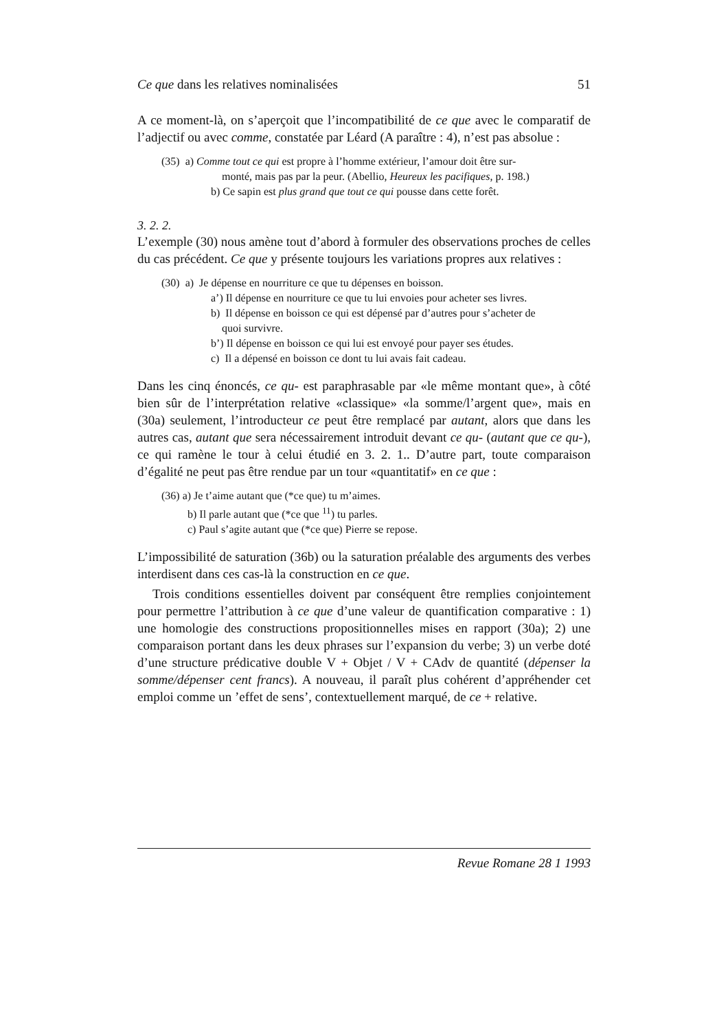Ce que dans les relatives nominalisées 51
A ce moment-là, on s’aperçoit que l’incompatibilité de ce que avec le comparatif de l’adjectif ou avec comme, constatée par Léard (A paraître : 4), n’est pas absolue :
(35) a) Comme tout ce qui est propre à l’homme extérieur, l’amour doit être sur-
monté, mais pas par la peur. (Abellio, Heureux les pacifiques, p. 198.)
b) Ce sapin est plus grand que tout ce qui pousse dans cette forêt.
3. 2. 2.
L’exemple (30) nous amène tout d’abord à formuler des observations proches de celles du cas précédent. Ce que y présente toujours les variations propres aux relatives :
(30) a) Je dépense en nourriture ce que tu dépenses en boisson.
a’) Il dépense en nourriture ce que tu lui envoies pour acheter ses livres.
b) Il dépense en boisson ce qui est dépensé par d’autres pour s’acheter de
quoi survivre.
b’) Il dépense en boisson ce qui lui est envoyé pour payer ses études.
c) Il a dépensé en boisson ce dont tu lui avais fait cadeau.
Dans les cinq énoncés, ce qu- est paraphrasable par «le même montant que», à côté bien sûr de l’interprétation relative «classique» «la somme/l’argent que», mais en (30a) seulement, l’introducteur ce peut être remplacé par autant, alors que dans les autres cas, autant que sera nécessairement introduit devant ce qu- (autant que ce qu-), ce qui ramène le tour à celui étudié en 3. 2. 1.. D’autre part, toute comparaison d’égalité ne peut pas être rendue par un tour «quantitatif» en ce que :
(36) a) Je t’aime autant que (*ce que) tu m’aimes.
b) Il parle autant que (*ce que <sup>11</sup>) tu parles.
c) Paul s’agite autant que (*ce que) Pierre se repose.
L’impossibilité de saturation (36b) ou la saturation préalable des arguments des verbes interdisent dans ces cas-là la construction en ce que.
Trois conditions essentielles doivent par conséquent être remplies conjointement pour permettre l’attribution à ce que d’une valeur de quantification comparative : 1) une homologie des constructions propositionnelles mises en rapport (30a); 2) une comparaison portant dans les deux phrases sur l’expansion du verbe; 3) un verbe doté d’une structure prédicative double V + Objet / V + CAdv de quantité (dépenser la somme/dépenser cent francs). A nouveau, il paraît plus cohérent d’appréhender cet emploi comme un ’effet de sens’, contextuellement marqué, de ce + relative.
Revue Romane 28 1 1993